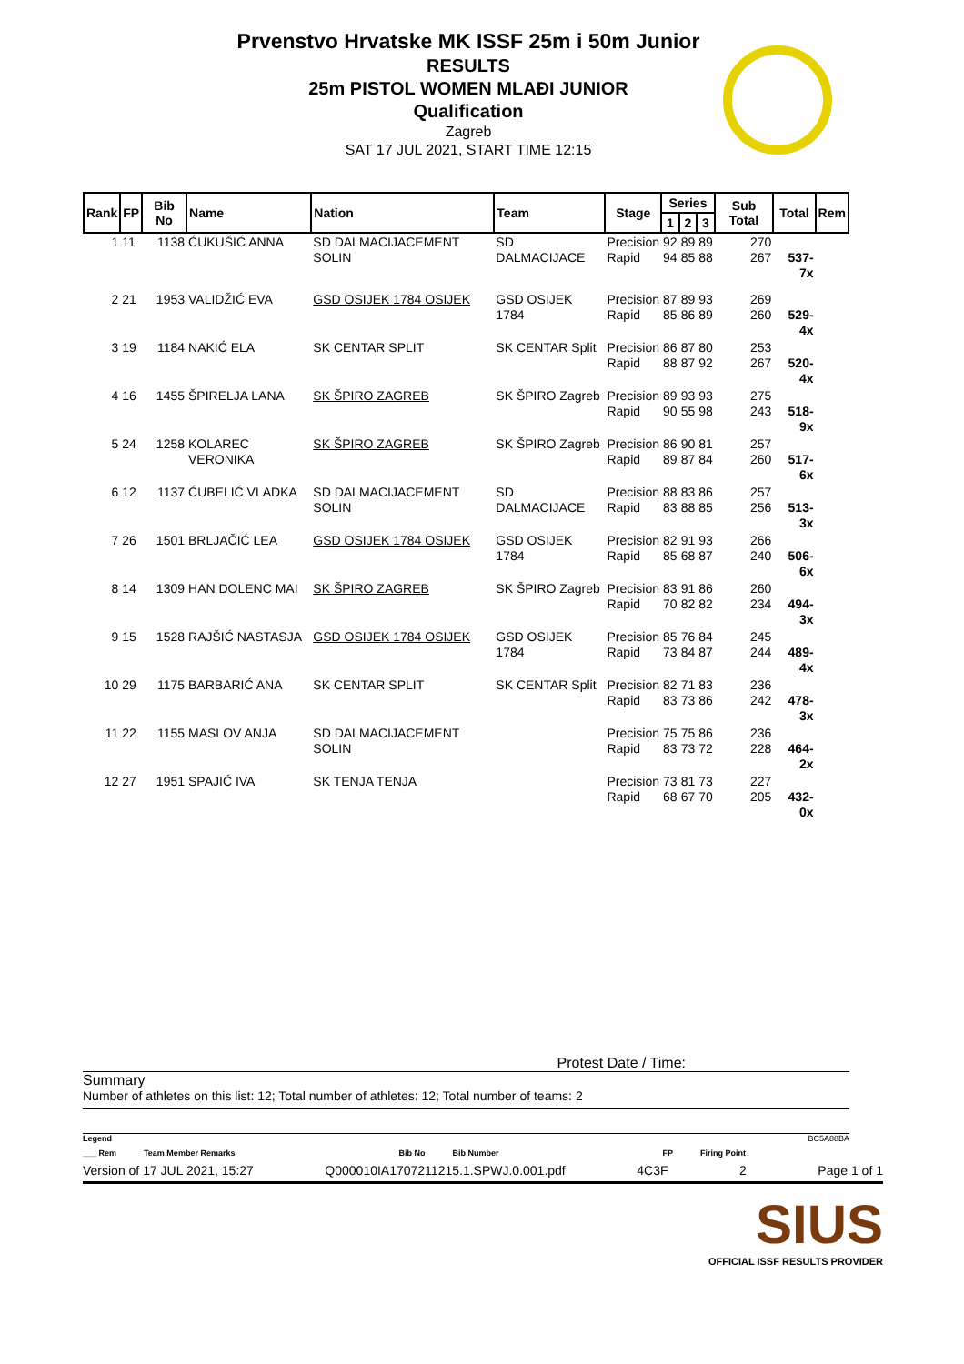Prvenstvo Hrvatske MK ISSF 25m i 50m Junior
RESULTS
25m PISTOL WOMEN MLAĐI JUNIOR
Qualification
Zagreb
SAT 17 JUL 2021, START TIME 12:15
| Rank | FP | Bib No | Name | Nation | Team | Stage | Series | | | Sub Total | Total | Rem |
| --- | --- | --- | --- | --- | --- | --- | --- | --- | --- | --- | --- | --- |
| | | | | | | | 1 | 2 | 3 | | | |
| 1 | 11 | 1138 | ĆUKUŠIĆ ANNA | SD DALMACIJACEMENT SOLIN | SD DALMACIJACE | Precision Rapid | 92 94 | 89 85 | 89 88 | 270 267 | 537-7x | |
| 2 | 21 | 1953 | VALIDŽIĆ EVA | GSD OSIJEK 1784 OSIJEK | GSD OSIJEK 1784 | Precision Rapid | 87 85 | 89 86 | 93 89 | 269 260 | 529-4x | |
| 3 | 19 | 1184 | NAKIĆ ELA | SK CENTAR SPLIT | SK CENTAR Split | Precision Rapid | 86 88 | 87 87 | 80 92 | 253 267 | 520-4x | |
| 4 | 16 | 1455 | ŠPIRELJA LANA | SK ŠPIRO ZAGREB | SK ŠPIRO Zagreb | Precision Rapid | 89 90 | 93 55 | 93 98 | 275 243 | 518-9x | |
| 5 | 24 | 1258 | KOLAREC VERONIKA | SK ŠPIRO ZAGREB | SK ŠPIRO Zagreb | Precision Rapid | 86 89 | 90 87 | 81 84 | 257 260 | 517-6x | |
| 6 | 12 | 1137 | ĆUBELIĆ VLADKA | SD DALMACIJACEMENT SOLIN | SD DALMACIJACE | Precision Rapid | 88 83 | 83 88 | 86 85 | 257 256 | 513-3x | |
| 7 | 26 | 1501 | BRLJAČIĆ LEA | GSD OSIJEK 1784 OSIJEK | GSD OSIJEK 1784 | Precision Rapid | 82 85 | 91 68 | 93 87 | 266 240 | 506-6x | |
| 8 | 14 | 1309 | HAN DOLENC MAI | SK ŠPIRO ZAGREB | SK ŠPIRO Zagreb | Precision Rapid | 83 70 | 91 82 | 86 82 | 260 234 | 494-3x | |
| 9 | 15 | 1528 | RAJŠIĆ NASTASJA | GSD OSIJEK 1784 OSIJEK | GSD OSIJEK 1784 | Precision Rapid | 85 73 | 76 84 | 84 87 | 245 244 | 489-4x | |
| 10 | 29 | 1175 | BARBARIĆ ANA | SK CENTAR SPLIT | SK CENTAR Split | Precision Rapid | 82 83 | 71 73 | 83 86 | 236 242 | 478-3x | |
| 11 | 22 | 1155 | MASLOV ANJA | SD DALMACIJACEMENT SOLIN | | Precision Rapid | 75 83 | 75 73 | 86 72 | 236 228 | 464-2x | |
| 12 | 27 | 1951 | SPAJIĆ IVA | SK TENJA TENJA | | Precision Rapid | 73 68 | 81 67 | 73 70 | 227 205 | 432-0x | |
Protest Date / Time:
Summary
Number of athletes on this list: 12; Total number of athletes: 12; Total number of teams: 2
Legend BC5A88BA
___ Rem Team Member Remarks Bib No Bib Number FP Firing Point
Version of 17 JUL 2021, 15:27 Q000010IA1707211215.1.SPWJ.0.001.pdf 4C3F 2 Page 1 of 1
SIUS
OFFICIAL ISSF RESULTS PROVIDER